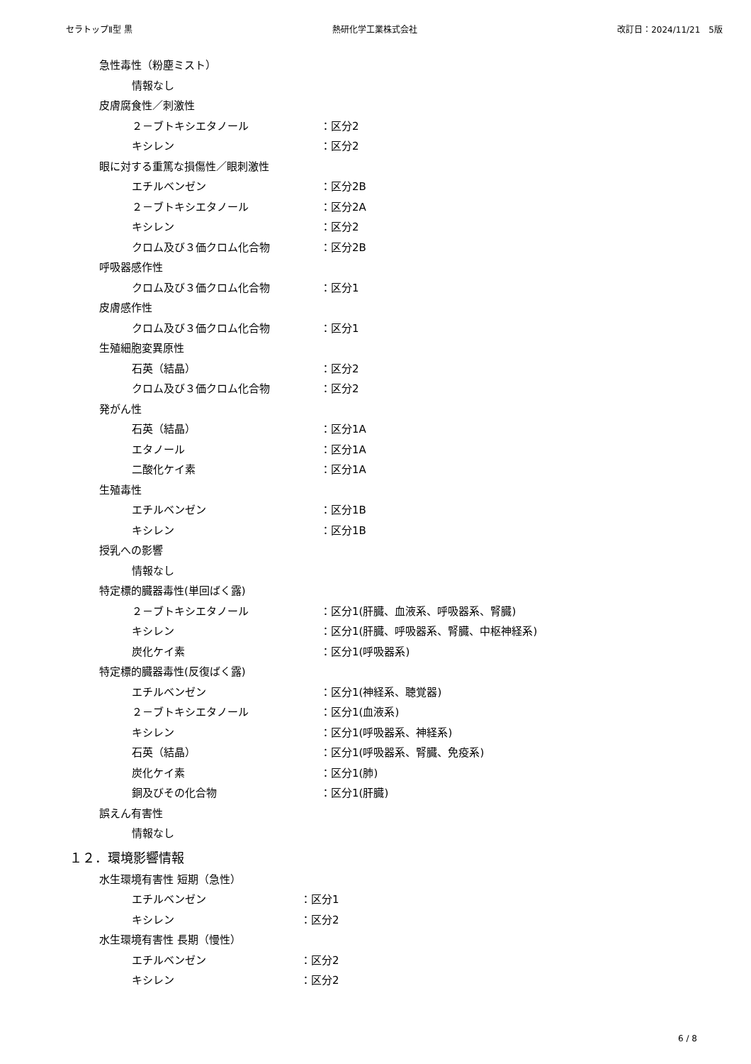セラトップⅡ型 黒 熱研化学工業株式会社 改訂日：2024/11/21　5版
急性毒性（粉塵ミスト）
情報なし
皮膚腐食性／刺激性
２－ブトキシエタノール ：区分2
キシレン ：区分2
眼に対する重篤な損傷性／眼刺激性
エチルベンゼン ：区分2B
２－ブトキシエタノール ：区分2A
キシレン ：区分2
クロム及び３価クロム化合物 ：区分2B
呼吸器感作性
クロム及び３価クロム化合物 ：区分1
皮膚感作性
クロム及び３価クロム化合物 ：区分1
生殖細胞変異原性
石英（結晶） ：区分2
クロム及び３価クロム化合物 ：区分2
発がん性
石英（結晶） ：区分1A
エタノール ：区分1A
二酸化ケイ素 ：区分1A
生殖毒性
エチルベンゼン ：区分1B
キシレン ：区分1B
授乳への影響
情報なし
特定標的臓器毒性(単回ばく露)
２－ブトキシエタノール ：区分1(肝臓、血液系、呼吸器系、腎臓)
キシレン ：区分1(肝臓、呼吸器系、腎臓、中枢神経系)
炭化ケイ素 ：区分1(呼吸器系)
特定標的臓器毒性(反復ばく露)
エチルベンゼン ：区分1(神経系、聴覚器)
２－ブトキシエタノール ：区分1(血液系)
キシレン ：区分1(呼吸器系、神経系)
石英（結晶） ：区分1(呼吸器系、腎臓、免疫系)
炭化ケイ素 ：区分1(肺)
銅及びその化合物 ：区分1(肝臓)
誤えん有害性
情報なし
１２．環境影響情報
水生環境有害性 短期（急性）
エチルベンゼン ：区分1
キシレン ：区分2
水生環境有害性 長期（慢性）
エチルベンゼン ：区分2
キシレン ：区分2
6 / 8